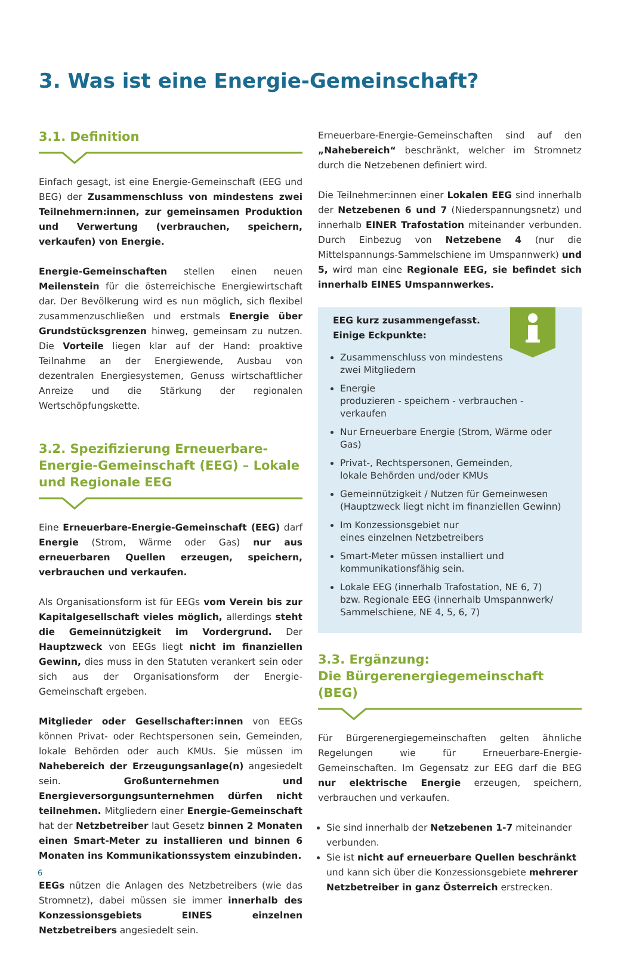3. Was ist eine Energie-Gemeinschaft?
3.1. Definition
Einfach gesagt, ist eine Energie-Gemeinschaft (EEG und BEG) der Zusammenschluss von mindestens zwei Teilnehmern:innen, zur gemeinsamen Produktion und Verwertung (verbrauchen, speichern, verkaufen) von Energie.
Energie-Gemeinschaften stellen einen neuen Meilenstein für die österreichische Energiewirtschaft dar. Der Bevölkerung wird es nun möglich, sich flexibel zusammenzuschließen und erstmals Energie über Grundstücksgrenzen hinweg, gemeinsam zu nutzen. Die Vorteile liegen klar auf der Hand: proaktive Teilnahme an der Energiewende, Ausbau von dezentralen Energiesystemen, Genuss wirtschaftlicher Anreize und die Stärkung der regionalen Wertschöpfungskette.
3.2. Spezifizierung Erneuerbare-Energie-Gemeinschaft (EEG) – Lokale und Regionale EEG
Eine Erneuerbare-Energie-Gemeinschaft (EEG) darf Energie (Strom, Wärme oder Gas) nur aus erneuerbaren Quellen erzeugen, speichern, verbrauchen und verkaufen.
Als Organisationsform ist für EEGs vom Verein bis zur Kapitalgesellschaft vieles möglich, allerdings steht die Gemeinnützigkeit im Vordergrund. Der Hauptzweck von EEGs liegt nicht im finanziellen Gewinn, dies muss in den Statuten verankert sein oder sich aus der Organisationsform der Energie-Gemeinschaft ergeben.
Mitglieder oder Gesellschafter:innen von EEGs können Privat- oder Rechtspersonen sein, Gemeinden, lokale Behörden oder auch KMUs. Sie müssen im Nahebereich der Erzeugungsanlage(n) angesiedelt sein. Großunternehmen und Energieversorgungsunternehmen dürfen nicht teilnehmen. Mitgliedern einer Energie-Gemeinschaft hat der Netzbetreiber laut Gesetz binnen 2 Monaten einen Smart-Meter zu installieren und binnen 6 Monaten ins Kommunikationssystem einzubinden.
EEGs nützen die Anlagen des Netzbetreibers (wie das Stromnetz), dabei müssen sie immer innerhalb des Konzessionsgebiets EINES einzelnen Netzbetreibers angesiedelt sein.
Erneuerbare-Energie-Gemeinschaften sind auf den „Nahebereich“ beschränkt, welcher im Stromnetz durch die Netzebenen definiert wird.
Die Teilnehmer:innen einer Lokalen EEG sind innerhalb der Netzebenen 6 und 7 (Niederspannungsnetz) und innerhalb EINER Trafostation miteinander verbunden. Durch Einbezug von Netzebene 4 (nur die Mittelspannungs-Sammelschiene im Umspannwerk) und 5, wird man eine Regionale EEG, sie befindet sich innerhalb EINES Umspannwerkes.
EEG kurz zusammengefasst.
Einige Eckpunkte:
Zusammenschluss von mindestens
zwei Mitgliedern
Energie
produzieren - speichern - verbrauchen - verkaufen
Nur Erneuerbare Energie (Strom, Wärme oder Gas)
Privat-, Rechtspersonen, Gemeinden,
lokale Behörden und/oder KMUs
Gemeinnützigkeit / Nutzen für Gemeinwesen
(Hauptzweck liegt nicht im finanziellen Gewinn)
Im Konzessionsgebiet nur
eines einzelnen Netzbetreibers
Smart-Meter müssen installiert und
kommunikationsfähig sein.
Lokale EEG (innerhalb Trafostation, NE 6, 7)
bzw. Regionale EEG (innerhalb Umspannwerk/
Sammelschiene, NE 4, 5, 6, 7)
3.3. Ergänzung:
Die Bürgerenergiegemeinschaft (BEG)
Für Bürgerenergiegemeinschaften gelten ähnliche Regelungen wie für Erneuerbare-Energie-Gemeinschaften. Im Gegensatz zur EEG darf die BEG nur elektrische Energie erzeugen, speichern, verbrauchen und verkaufen.
Sie sind innerhalb der Netzebenen 1-7 miteinander verbunden.
Sie ist nicht auf erneuerbare Quellen beschränkt und kann sich über die Konzessionsgebiete mehrerer Netzbetreiber in ganz Österreich erstrecken.
6